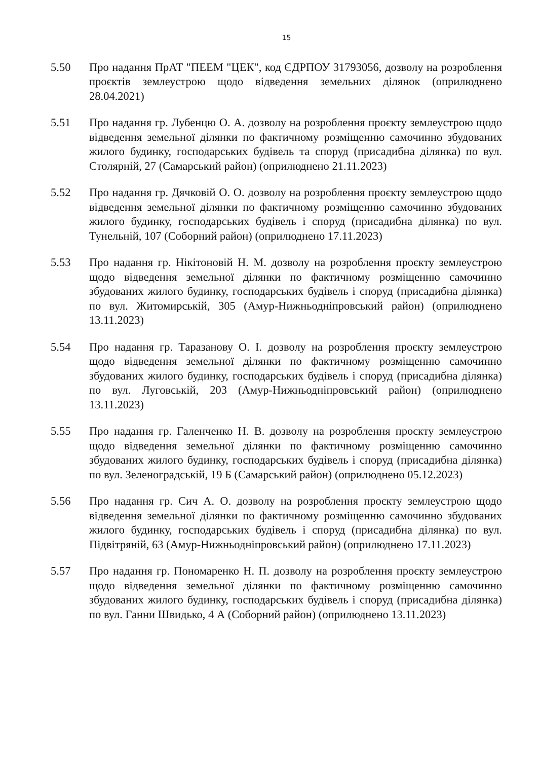15
5.50 Про надання ПрАТ "ПЕЕМ "ЦЕК", код ЄДРПОУ 31793056, дозволу на розроблення проєктів землеустрою щодо відведення земельних ділянок (оприлюднено 28.04.2021)
5.51 Про надання гр. Лубенцю О. А. дозволу на розроблення проєкту землеустрою щодо відведення земельної ділянки по фактичному розміщенню самочинно збудованих жилого будинку, господарських будівель та споруд (присадибна ділянка) по вул. Столярній, 27 (Самарський район) (оприлюднено 21.11.2023)
5.52 Про надання гр. Дячковій О. О. дозволу на розроблення проєкту землеустрою щодо відведення земельної ділянки по фактичному розміщенню самочинно збудованих жилого будинку, господарських будівель і споруд (присадибна ділянка) по вул. Тунельній, 107 (Соборний район) (оприлюднено 17.11.2023)
5.53 Про надання гр. Нікітоновій Н. М. дозволу на розроблення проєкту землеустрою щодо відведення земельної ділянки по фактичному розміщенню самочинно збудованих жилого будинку, господарських будівель і споруд (присадибна ділянка) по вул. Житомирській, 305 (Амур-Нижньодніпровський район) (оприлюднено 13.11.2023)
5.54 Про надання гр. Таразанову О. І. дозволу на розроблення проєкту землеустрою щодо відведення земельної ділянки по фактичному розміщенню самочинно збудованих жилого будинку, господарських будівель і споруд (присадибна ділянка) по вул. Луговській, 203 (Амур-Нижньодніпровський район) (оприлюднено 13.11.2023)
5.55 Про надання гр. Галенченко Н. В. дозволу на розроблення проєкту землеустрою щодо відведення земельної ділянки по фактичному розміщенню самочинно збудованих жилого будинку, господарських будівель і споруд (присадибна ділянка) по вул. Зеленоградській, 19 Б (Самарський район) (оприлюднено 05.12.2023)
5.56 Про надання гр. Сич А. О. дозволу на розроблення проєкту землеустрою щодо відведення земельної ділянки по фактичному розміщенню самочинно збудованих жилого будинку, господарських будівель і споруд (присадибна ділянка) по вул. Підвітряній, 63 (Амур-Нижньодніпровський район) (оприлюднено 17.11.2023)
5.57 Про надання гр. Пономаренко Н. П. дозволу на розроблення проєкту землеустрою щодо відведення земельної ділянки по фактичному розміщенню самочинно збудованих жилого будинку, господарських будівель і споруд (присадибна ділянка) по вул. Ганни Швидько, 4 А (Соборний район) (оприлюднено 13.11.2023)